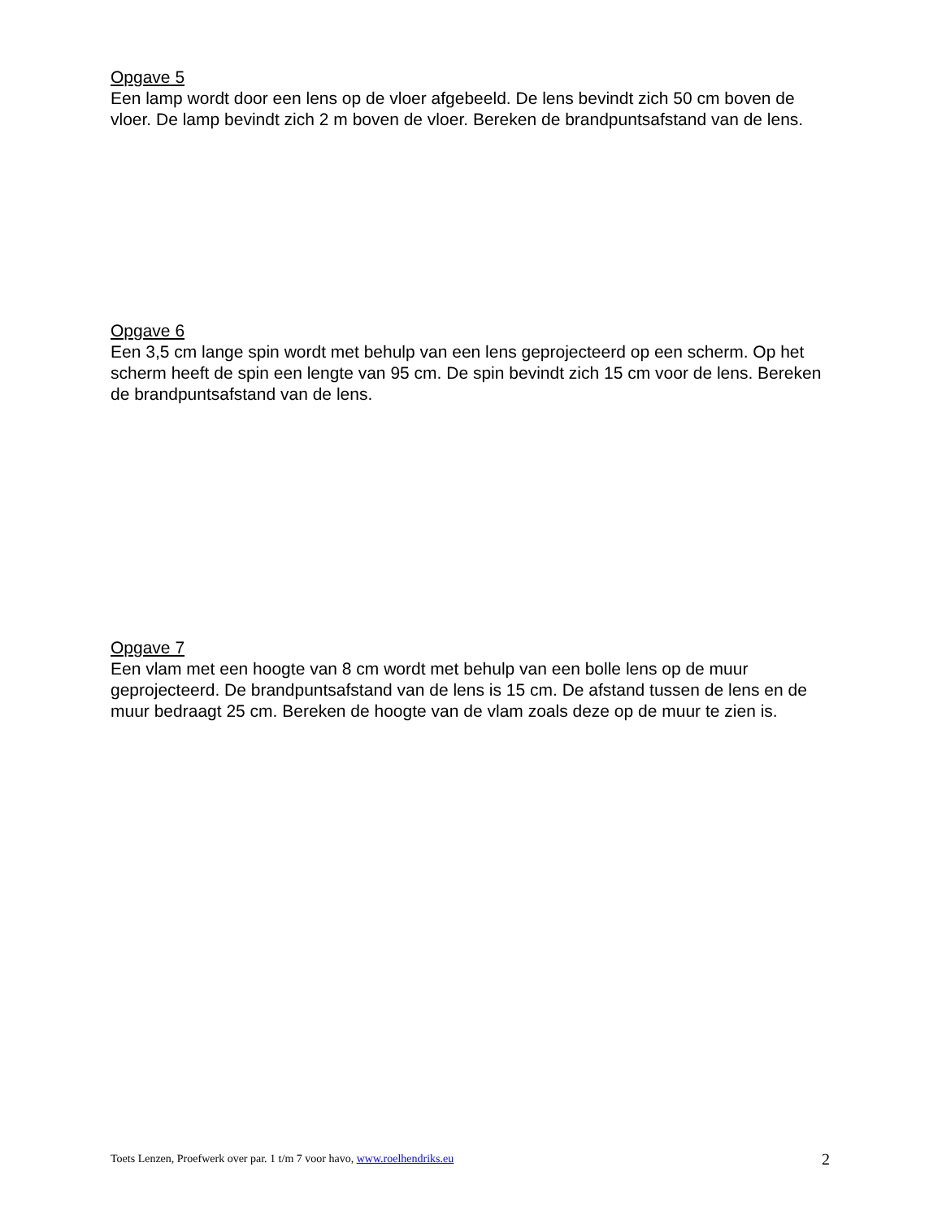Opgave 5
Een lamp wordt door een lens op de vloer afgebeeld. De lens bevindt zich 50 cm boven de vloer. De lamp bevindt zich 2 m boven de vloer. Bereken de brandpuntsafstand van de lens.
Opgave 6
Een 3,5 cm lange spin wordt met behulp van een lens geprojecteerd op een scherm. Op het scherm heeft de spin een lengte van 95 cm. De spin bevindt zich 15 cm voor de lens. Bereken de brandpuntsafstand van de lens.
Opgave 7
Een vlam met een hoogte van 8 cm wordt met behulp van een bolle lens op de muur geprojecteerd. De brandpuntsafstand van de lens is 15 cm. De afstand tussen de lens en de muur bedraagt 25 cm. Bereken de hoogte van de vlam zoals deze op de muur te zien is.
Toets Lenzen, Proefwerk over par. 1 t/m 7 voor havo, www.roelhendriks.eu 2